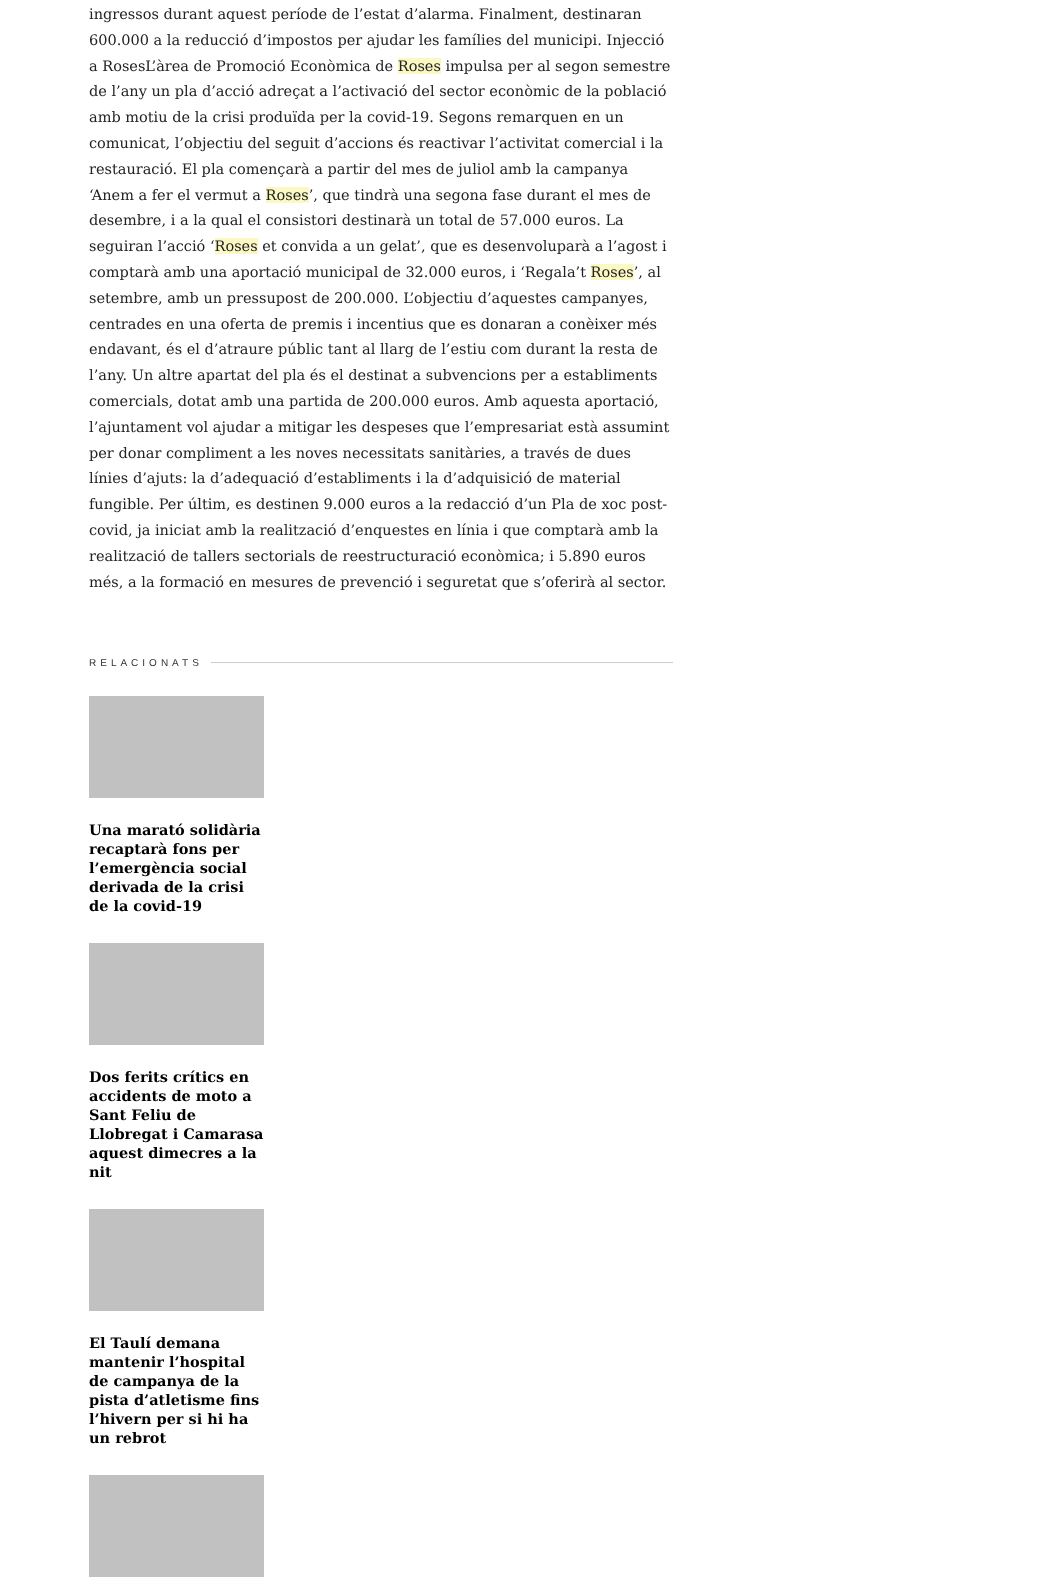ingressos durant aquest període de l’estat d’alarma. Finalment, destinaran 600.000 a la reducció d’impostos per ajudar les famílies del municipi. Injecció a RosesL’àrea de Promoció Econòmica de Roses impulsa per al segon semestre de l’any un pla d’acció adreçat a l’activació del sector econòmic de la població amb motiu de la crisi produïda per la covid-19. Segons remarquen en un comunicat, l’objectiu del seguit d’accions és reactivar l’activitat comercial i la restauració. El pla començarà a partir del mes de juliol amb la campanya ‘Anem a fer el vermut a Roses’, que tindrà una segona fase durant el mes de desembre, i a la qual el consistori destinarà un total de 57.000 euros. La seguiran l’acció ‘Roses et convida a un gelat’, que es desenvoluparà a l’agost i comptarà amb una aportació municipal de 32.000 euros, i ‘Regala’t Roses’, al setembre, amb un pressupost de 200.000. L’objectiu d’aquestes campanyes, centrades en una oferta de premis i incentius que es donaran a conèixer més endavant, és el d’atraure públic tant al llarg de l’estiu com durant la resta de l’any. Un altre apartat del pla és el destinat a subvencions per a establiments comercials, dotat amb una partida de 200.000 euros. Amb aquesta aportació, l’ajuntament vol ajudar a mitigar les despeses que l’empresariat està assumint per donar compliment a les noves necessitats sanitàries, a través de dues línies d’ajuts: la d’adequació d’establiments i la d’adquisició de material fungible. Per últim, es destinen 9.000 euros a la redacció d’un Pla de xoc post-covid, ja iniciat amb la realització d’enquestes en línia i que comptarà amb la realització de tallers sectorials de reestructuració econòmica; i 5.890 euros més, a la formació en mesures de prevenció i seguretat que s’oferirà al sector.
RELACIONATS
Una marató solidària recaptarà fons per l’emergència social derivada de la crisi de la covid-19
Dos ferits crítics en accidents de moto a Sant Feliu de Llobregat i Camarasa aquest dimecres a la nit
El Taulí demana mantenir l’hospital de campanya de la pista d’atletisme fins l’hivern per si hi ha un rebrot